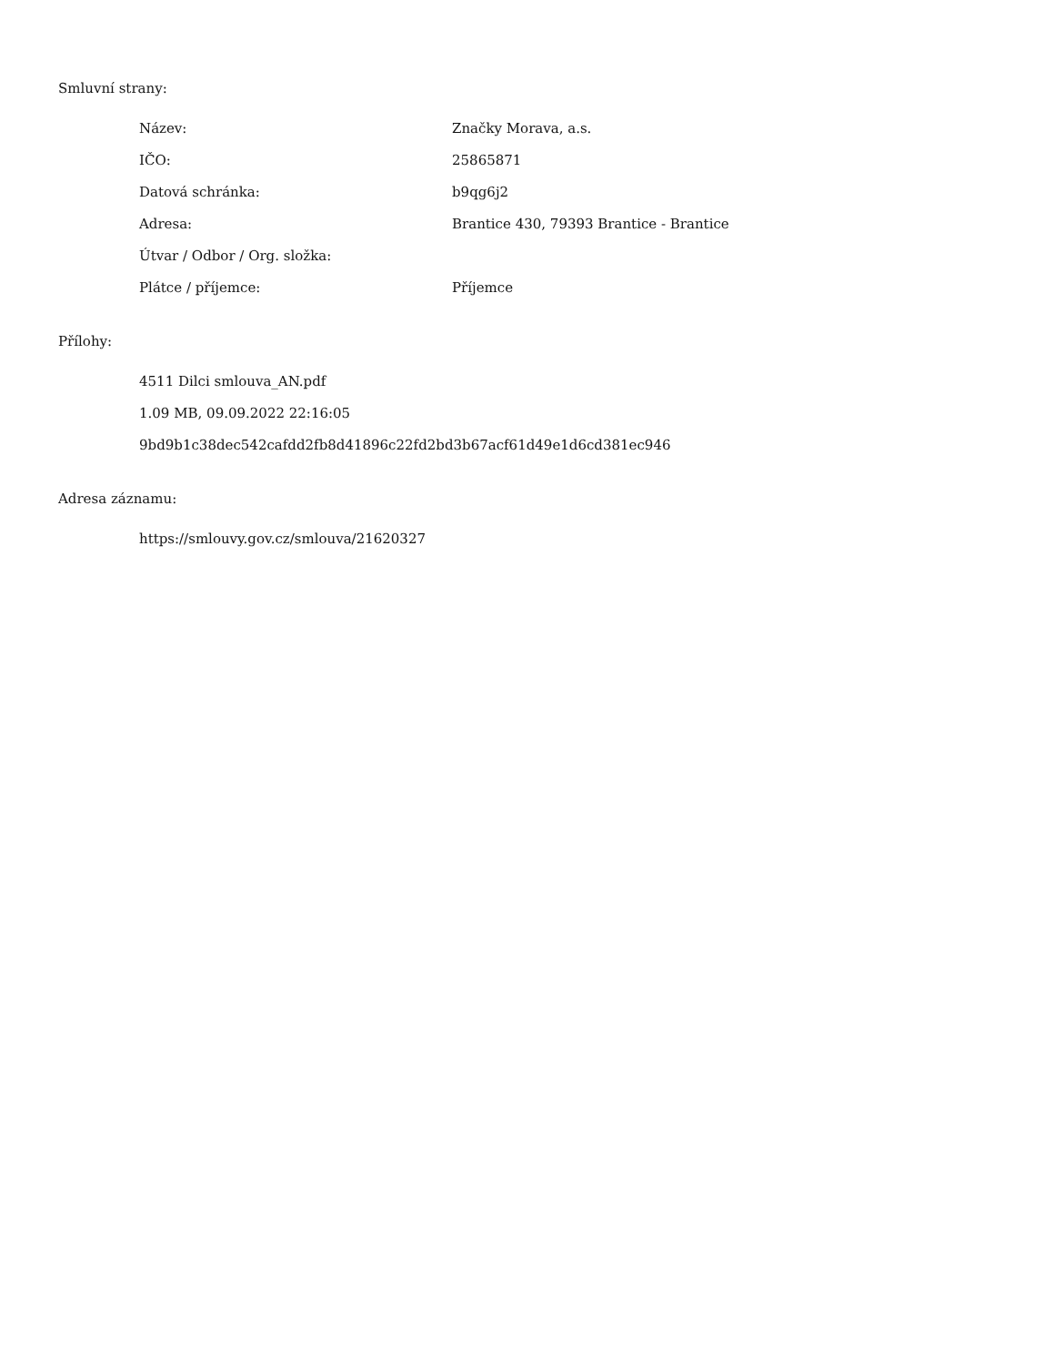Smluvní strany:
| Název: | Značky Morava, a.s. |
| IČO: | 25865871 |
| Datová schránka: | b9qg6j2 |
| Adresa: | Brantice 430, 79393 Brantice - Brantice |
| Útvar / Odbor / Org. složka: | |
| Plátce / příjemce: | Příjemce |
Přílohy:
4511 Dilci smlouva_AN.pdf
1.09 MB, 09.09.2022 22:16:05
9bd9b1c38dec542cafdd2fb8d41896c22fd2bd3b67acf61d49e1d6cd381ec946
Adresa záznamu:
https://smlouvy.gov.cz/smlouva/21620327